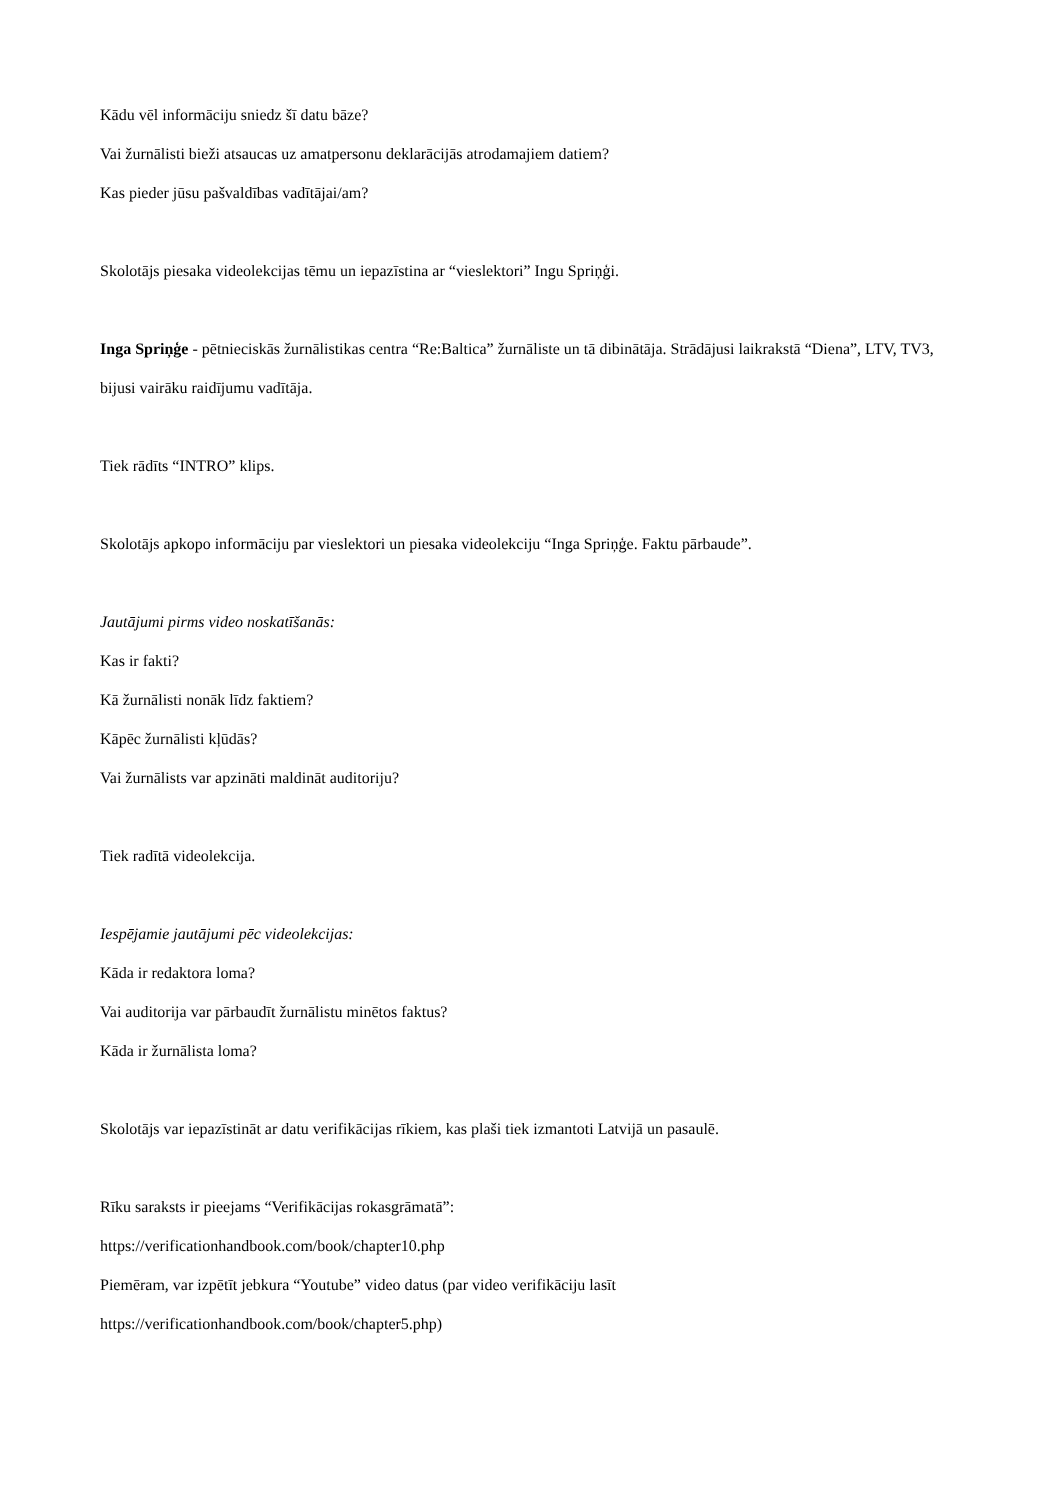Kādu vēl informāciju sniedz šī datu bāze?
Vai žurnālisti bieži atsaucas uz amatpersonu deklarācijās atrodamajiem datiem?
Kas pieder jūsu pašvaldības vadītājai/am?
Skolotājs piesaka videolekcijas tēmu un iepazīstina ar “vieslektori” Ingu Spriņģi.
Inga Spriņģe - pētnieciskās žurnālistikas centra “Re:Baltica” žurnāliste un tā dibinātāja. Strādājusi laikrakstā “Diena”, LTV, TV3, bijusi vairāku raidījumu vadītāja.
Tiek rādīts “INTRO” klips.
Skolotājs apkopo informāciju par vieslektori un piesaka videolekciju “Inga Spriņģe. Faktu pārbaude”.
Jautājumi pirms video noskatīšanās:
Kas ir fakti?
Kā žurnālisti nonāk līdz faktiem?
Kāpēc žurnālisti kļūdās?
Vai žurnālists var apzināti maldināt auditoriju?
Tiek radītā videolekcija.
Iespējamie jautājumi pēc videolekcijas:
Kāda ir redaktora loma?
Vai auditorija var pārbaudīt žurnālistu minētos faktus?
Kāda ir žurnālista loma?
Skolotājs var iepazīstināt ar datu verifikācijas rīkiem, kas plaši tiek izmantoti Latvijā un pasaulē.
Rīku saraksts ir pieejams “Verifikācijas rokasgrāmatā”:
https://verificationhandbook.com/book/chapter10.php
Piemēram, var izpētīt jebkura “Youtube” video datus (par video verifikāciju lasīt
https://verificationhandbook.com/book/chapter5.php)